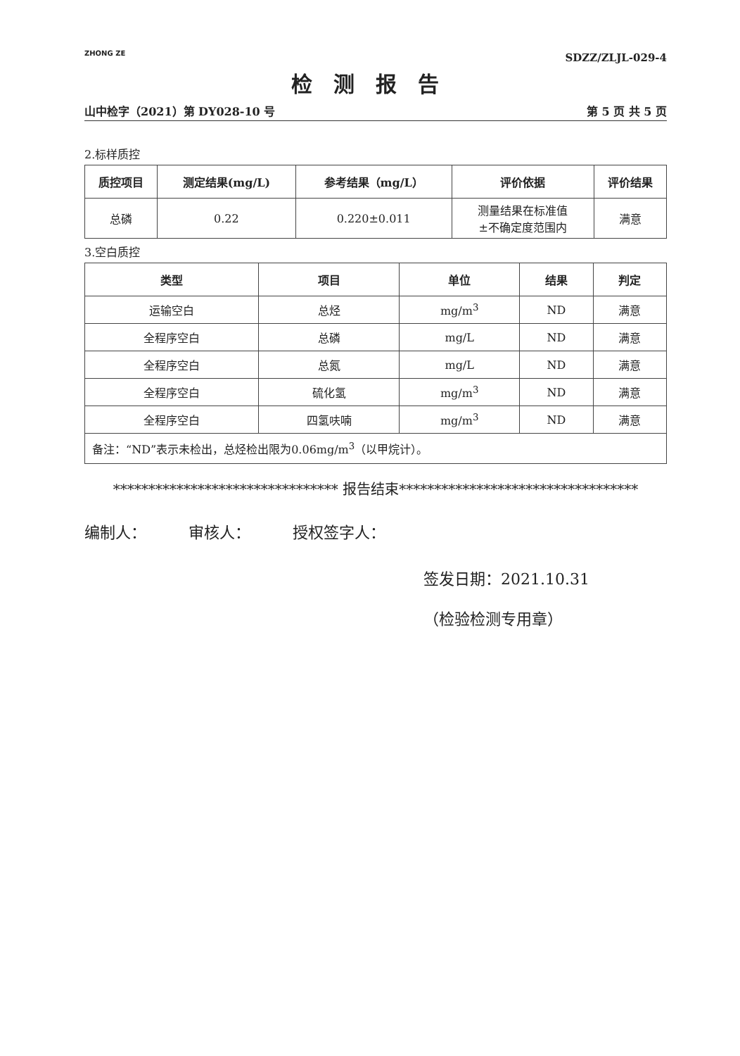ZHONG ZE
SDZZ/ZLJL-029-4
检测报告
山中检字（2021）第 DY028-10 号 第 5 页 共 5 页
2.标样质控
| 质控项目 | 测定结果(mg/L) | 参考结果（mg/L） | 评价依据 | 评价结果 |
| --- | --- | --- | --- | --- |
| 总磷 | 0.22 | 0.220±0.011 | 测量结果在标准值 ±不确定度范围内 | 满意 |
3.空白质控
| 类型 | 项目 | 单位 | 结果 | 判定 |
| --- | --- | --- | --- | --- |
| 运输空白 | 总烃 | mg/m<sup>3</sup> | ND | 满意 |
| 全程序空白 | 总磷 | mg/L | ND | 满意 |
| 全程序空白 | 总氮 | mg/L | ND | 满意 |
| 全程序空白 | 硫化氢 | mg/m<sup>3</sup> | ND | 满意 |
| 全程序空白 | 四氢呋喃 | mg/m<sup>3</sup> | ND | 满意 |
| 备注：“ND”表示未检出，总烃检出限为0.06mg/m<sup>3</sup>（以甲烷计）。 | | | | |
******************************** 报告结束**********************************
编制人： 审核人： 授权签字人：
签发日期：2021.10.31
（检验检测专用章）